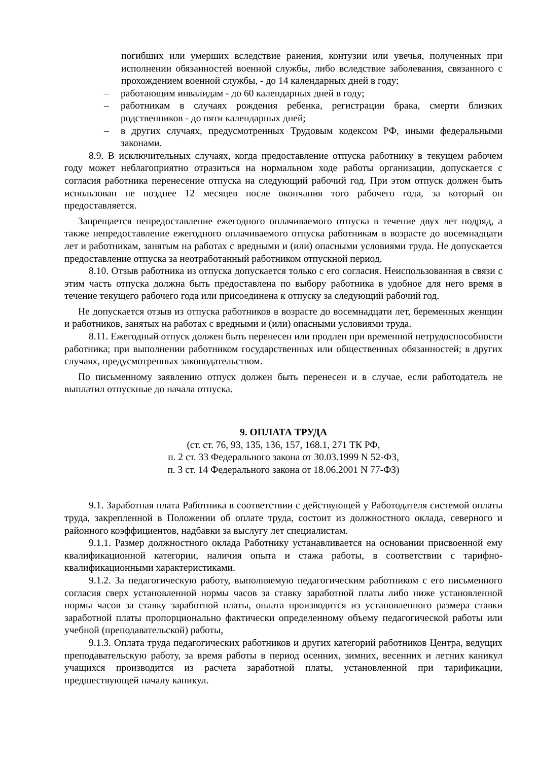погибших или умерших вследствие ранения, контузии или увечья, полученных при исполнении обязанностей военной службы, либо вследствие заболевания, связанного с прохождением военной службы, - до 14 календарных дней в году;
– работающим инвалидам - до 60 календарных дней в году;
– работникам в случаях рождения ребенка, регистрации брака, смерти близких родственников - до пяти календарных дней;
– в других случаях, предусмотренных Трудовым кодексом РФ, иными федеральными законами.
8.9. В исключительных случаях, когда предоставление отпуска работнику в текущем рабочем году может неблагоприятно отразиться на нормальном ходе работы организации, допускается с согласия работника перенесение отпуска на следующий рабочий год. При этом отпуск должен быть использован не позднее 12 месяцев после окончания того рабочего года, за который он предоставляется.
Запрещается непредоставление ежегодного оплачиваемого отпуска в течение двух лет подряд, а также непредоставление ежегодного оплачиваемого отпуска работникам в возрасте до восемнадцати лет и работникам, занятым на работах с вредными и (или) опасными условиями труда. Не допускается предоставление отпуска за неотработанный работником отпускной период.
8.10. Отзыв работника из отпуска допускается только с его согласия. Неиспользованная в связи с этим часть отпуска должна быть предоставлена по выбору работника в удобное для него время в течение текущего рабочего года или присоединена к отпуску за следующий рабочий год.
Не допускается отзыв из отпуска работников в возрасте до восемнадцати лет, беременных женщин и работников, занятых на работах с вредными и (или) опасными условиями труда.
8.11. Ежегодный отпуск должен быть перенесен или продлен при временной нетрудоспособности работника; при выполнении работником государственных или общественных обязанностей; в других случаях, предусмотренных законодательством.
По письменному заявлению отпуск должен быть перенесен и в случае, если работодатель не выплатил отпускные до начала отпуска.
9. ОПЛАТА ТРУДА
(ст. ст. 76, 93, 135, 136, 157, 168.1, 271 ТК РФ,
п. 2 ст. 33 Федерального закона от 30.03.1999 N 52-ФЗ,
п. 3 ст. 14 Федерального закона от 18.06.2001 N 77-ФЗ)
9.1. Заработная плата Работника в соответствии с действующей у Работодателя системой оплаты труда, закрепленной в Положении об оплате труда, состоит из должностного оклада, северного и районного коэффициентов, надбавки за выслугу лет специалистам.
9.1.1. Размер должностного оклада Работнику устанавливается на основании присвоенной ему квалификационной категории, наличия опыта и стажа работы, в соответствии с тарифно-квалификационными характеристиками.
9.1.2. За педагогическую работу, выполняемую педагогическим работником с его письменного согласия сверх установленной нормы часов за ставку заработной платы либо ниже установленной нормы часов за ставку заработной платы, оплата производится из установленного размера ставки заработной платы пропорционально фактически определенному объему педагогической работы или учебной (преподавательской) работы,
9.1.3. Оплата труда педагогических работников и других категорий работников Центра, ведущих преподавательскую работу, за время работы в период осенних, зимних, весенних и летних каникул учащихся производится из расчета заработной платы, установленной при тарификации, предшествующей началу каникул.